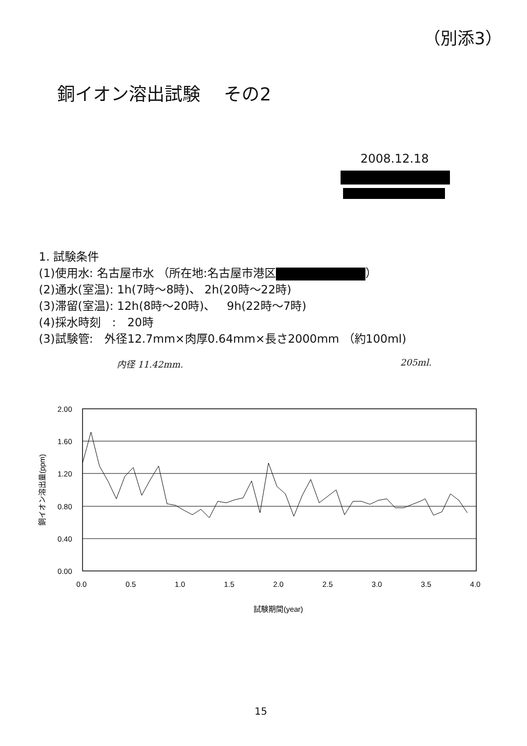（別添3）
銅イオン溶出試験　 その2
2008.12.18
1. 試験条件
(1)使用水: 名古屋市水 （所在地:名古屋市港区 ）
(2)通水(室温): 1h(7時～8時)、 2h(20時～22時)
(3)滞留(室温): 12h(8時～20時)、　9h(22時～7時)
(4)採水時刻　:　20時
(3)試験管:　外径12.7mm×肉厚0.64mm×長さ2000mm （約100ml)
内径 11.42mm. 205ml.
2.00
1.60
1.20
0.80
0.40
0.00
0.0
0.5
1.0
1.5
2.0
2.5
3.0
3.5
4.0
試験期間(year)
銅イオン溶出量(ppm)
15